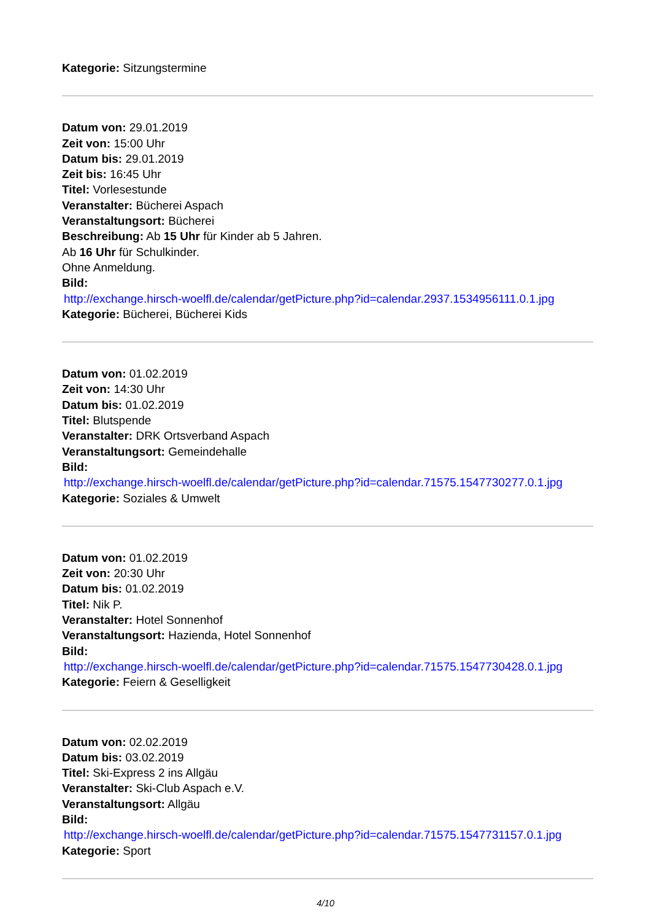Kategorie: Sitzungstermine
Datum von: 29.01.2019
Zeit von: 15:00 Uhr
Datum bis: 29.01.2019
Zeit bis: 16:45 Uhr
Titel: Vorlesestunde
Veranstalter: Bücherei Aspach
Veranstaltungsort: Bücherei
Beschreibung: Ab 15 Uhr für Kinder ab 5 Jahren.
Ab 16 Uhr für Schulkinder.
Ohne Anmeldung.
Bild:
http://exchange.hirsch-woelfl.de/calendar/getPicture.php?id=calendar.2937.1534956111.0.1.jpg
Kategorie: Bücherei, Bücherei Kids
Datum von: 01.02.2019
Zeit von: 14:30 Uhr
Datum bis: 01.02.2019
Titel: Blutspende
Veranstalter: DRK Ortsverband Aspach
Veranstaltungsort: Gemeindehalle
Bild:
http://exchange.hirsch-woelfl.de/calendar/getPicture.php?id=calendar.71575.1547730277.0.1.jpg
Kategorie: Soziales & Umwelt
Datum von: 01.02.2019
Zeit von: 20:30 Uhr
Datum bis: 01.02.2019
Titel: Nik P.
Veranstalter: Hotel Sonnenhof
Veranstaltungsort: Hazienda, Hotel Sonnenhof
Bild:
http://exchange.hirsch-woelfl.de/calendar/getPicture.php?id=calendar.71575.1547730428.0.1.jpg
Kategorie: Feiern & Geselligkeit
Datum von: 02.02.2019
Datum bis: 03.02.2019
Titel: Ski-Express 2 ins Allgäu
Veranstalter: Ski-Club Aspach e.V.
Veranstaltungsort: Allgäu
Bild:
http://exchange.hirsch-woelfl.de/calendar/getPicture.php?id=calendar.71575.1547731157.0.1.jpg
Kategorie: Sport
4/10